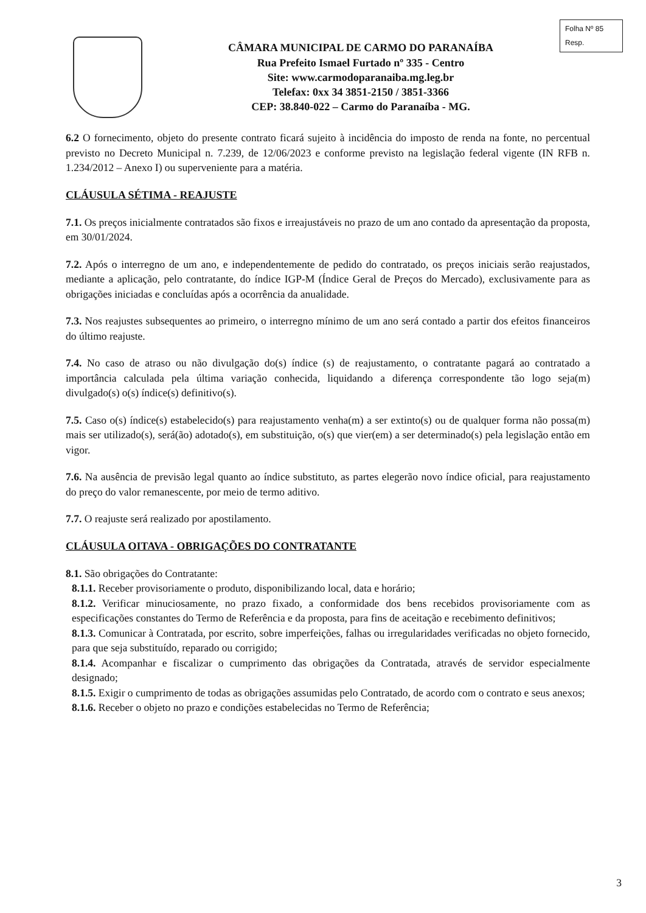Folha Nº 85
Resp.
CÂMARA MUNICIPAL DE CARMO DO PARANAÍBA
Rua Prefeito Ismael Furtado nº 335 - Centro
Site: www.carmodoparanaiba.mg.leg.br
Telefax: 0xx 34 3851-2150 / 3851-3366
CEP: 38.840-022 – Carmo do Paranaíba - MG.
6.2 O fornecimento, objeto do presente contrato ficará sujeito à incidência do imposto de renda na fonte, no percentual previsto no Decreto Municipal n. 7.239, de 12/06/2023 e conforme previsto na legislação federal vigente (IN RFB n. 1.234/2012 – Anexo I) ou superveniente para a matéria.
CLÁUSULA SÉTIMA - REAJUSTE
7.1. Os preços inicialmente contratados são fixos e irreajustáveis no prazo de um ano contado da apresentação da proposta, em 30/01/2024.
7.2. Após o interregno de um ano, e independentemente de pedido do contratado, os preços iniciais serão reajustados, mediante a aplicação, pelo contratante, do índice IGP-M (Índice Geral de Preços do Mercado), exclusivamente para as obrigações iniciadas e concluídas após a ocorrência da anualidade.
7.3. Nos reajustes subsequentes ao primeiro, o interregno mínimo de um ano será contado a partir dos efeitos financeiros do último reajuste.
7.4. No caso de atraso ou não divulgação do(s) índice (s) de reajustamento, o contratante pagará ao contratado a importância calculada pela última variação conhecida, liquidando a diferença correspondente tão logo seja(m) divulgado(s) o(s) índice(s) definitivo(s).
7.5. Caso o(s) índice(s) estabelecido(s) para reajustamento venha(m) a ser extinto(s) ou de qualquer forma não possa(m) mais ser utilizado(s), será(ão) adotado(s), em substituição, o(s) que vier(em) a ser determinado(s) pela legislação então em vigor.
7.6. Na ausência de previsão legal quanto ao índice substituto, as partes elegerão novo índice oficial, para reajustamento do preço do valor remanescente, por meio de termo aditivo.
7.7. O reajuste será realizado por apostilamento.
CLÁUSULA OITAVA - OBRIGAÇÕES DO CONTRATANTE
8.1. São obrigações do Contratante:
8.1.1. Receber provisoriamente o produto, disponibilizando local, data e horário;
8.1.2. Verificar minuciosamente, no prazo fixado, a conformidade dos bens recebidos provisoriamente com as especificações constantes do Termo de Referência e da proposta, para fins de aceitação e recebimento definitivos;
8.1.3. Comunicar à Contratada, por escrito, sobre imperfeições, falhas ou irregularidades verificadas no objeto fornecido, para que seja substituído, reparado ou corrigido;
8.1.4. Acompanhar e fiscalizar o cumprimento das obrigações da Contratada, através de servidor especialmente designado;
8.1.5. Exigir o cumprimento de todas as obrigações assumidas pelo Contratado, de acordo com o contrato e seus anexos;
8.1.6. Receber o objeto no prazo e condições estabelecidas no Termo de Referência;
3